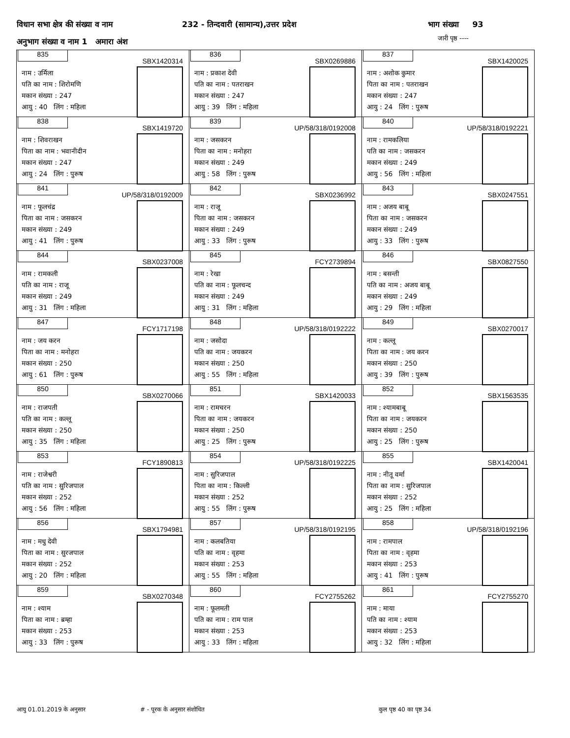विधान सभा क्षेत्र की संख्या व नाम
232 - तिन्दवारी (सामान्य),उत्तर प्रदेश
भाग संख्या 93
अनुभाग संख्या व नाम 1 अमारा अंश
जारी पृष्ठ ----
| 835 SBX1420314 नाम : उर्मिला पति का नाम : शिरोमणि मकान संख्या : 247 आयु : 40 लिंग : महिला | 836 SBX0269886 नाम : प्रकाश देवी पति का नाम : पतराखन मकान संख्या : 247 आयु : 39 लिंग : महिला | 837 SBX1420025 नाम : अशोक कुमार पिता का नाम : पतराखन मकान संख्या : 247 आयु : 24 लिंग : पुरूष |
| 838 SBX1419720 नाम : शिवराखन पिता का नाम : भवानीदीन मकान संख्या : 247 आयु : 24 लिंग : पुरूष | 839 UP/58/318/0192008 नाम : जसकरन पिता का नाम : मनोहरा मकान संख्या : 249 आयु : 58 लिंग : पुरूष | 840 UP/58/318/0192221 नाम : रामकलिया पति का नाम : जसकरन मकान संख्या : 249 आयु : 56 लिंग : महिला |
| 841 UP/58/318/0192009 नाम : फूलचंद्र पिता का नाम : जसकरन मकान संख्या : 249 आयु : 41 लिंग : पुरूष | 842 SBX0236992 नाम : राजू पिता का नाम : जसकरन मकान संख्या : 249 आयु : 33 लिंग : पुरूष | 843 SBX0247551 नाम : अजय बाबू पिता का नाम : जसकरन मकान संख्या : 249 आयु : 33 लिंग : पुरूष |
| 844 SBX0237008 नाम : रामकली पति का नाम : राजू मकान संख्या : 249 आयु : 31 लिंग : महिला | 845 FCY2739894 नाम : रेखा पति का नाम : फूलचन्द मकान संख्या : 249 आयु : 31 लिंग : महिला | 846 SBX0827550 नाम : बसन्ती पति का नाम : अजय बाबू मकान संख्या : 249 आयु : 29 लिंग : महिला |
| 847 FCY1717198 नाम : जय करन पिता का नाम : मनोहरा मकान संख्या : 250 आयु : 61 लिंग : पुरूष | 848 UP/58/318/0192222 नाम : जसोदा पति का नाम : जयकरन मकान संख्या : 250 आयु : 55 लिंग : महिला | 849 SBX0270017 नाम : कल्लू पिता का नाम : जय करन मकान संख्या : 250 आयु : 39 लिंग : पुरूष |
| 850 SBX0270066 नाम : राजपती पति का नाम : कल्लू मकान संख्या : 250 आयु : 35 लिंग : महिला | 851 SBX1420033 नाम : रामचरन पिता का नाम : जयकरन मकान संख्या : 250 आयु : 25 लिंग : पुरूष | 852 SBX1563535 नाम : श्यामबाबू पिता का नाम : जयकरन मकान संख्या : 250 आयु : 25 लिंग : पुरूष |
| 853 FCY1890813 नाम : राजेश्वरी पति का नाम : सुरिजपाल मकान संख्या : 252 आयु : 56 लिंग : महिला | 854 UP/58/318/0192225 नाम : सुरिजपाल पिता का नाम : किल्ली मकान संख्या : 252 आयु : 55 लिंग : पुरूष | 855 SBX1420041 नाम : नीतू वर्मा पिता का नाम : सुरिजपाल मकान संख्या : 252 आयु : 25 लिंग : महिला |
| 856 SBX1794981 नाम : मधु देवी पिता का नाम : सुरजपाल मकान संख्या : 252 आयु : 20 लिंग : महिला | 857 UP/58/318/0192195 नाम : कलबतिया पति का नाम : वृहमा मकान संख्या : 253 आयु : 55 लिंग : महिला | 858 UP/58/318/0192196 नाम : रामपाल पिता का नाम : वृहमा मकान संख्या : 253 आयु : 41 लिंग : पुरूष |
| 859 SBX0270348 नाम : श्याम पिता का नाम : ब्रम्हा मकान संख्या : 253 आयु : 33 लिंग : पुरूष | 860 FCY2755262 नाम : फूलमती पति का नाम : राम पाल मकान संख्या : 253 आयु : 33 लिंग : महिला | 861 FCY2755270 नाम : माया पति का नाम : श्याम मकान संख्या : 253 आयु : 32 लिंग : महिला |
आयु 01.01.2019 के अनुसार # - पूरक के अनुसार संशोधित कुल पृष्ठ 40 का पृष्ठ 34